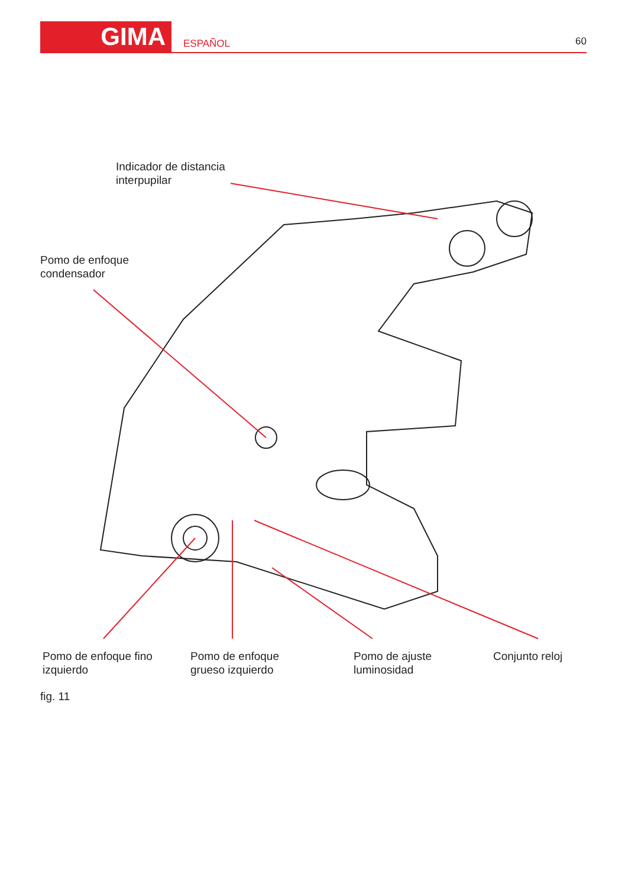GIMA ESPAÑOL 60
Indicador de distancia
interpupilar
Pomo de enfoque
condensador
Pomo de enfoque fino
izquierdo
Pomo de enfoque
grueso izquierdo
Pomo de ajuste
luminosidad
Conjunto reloj
fig. 11